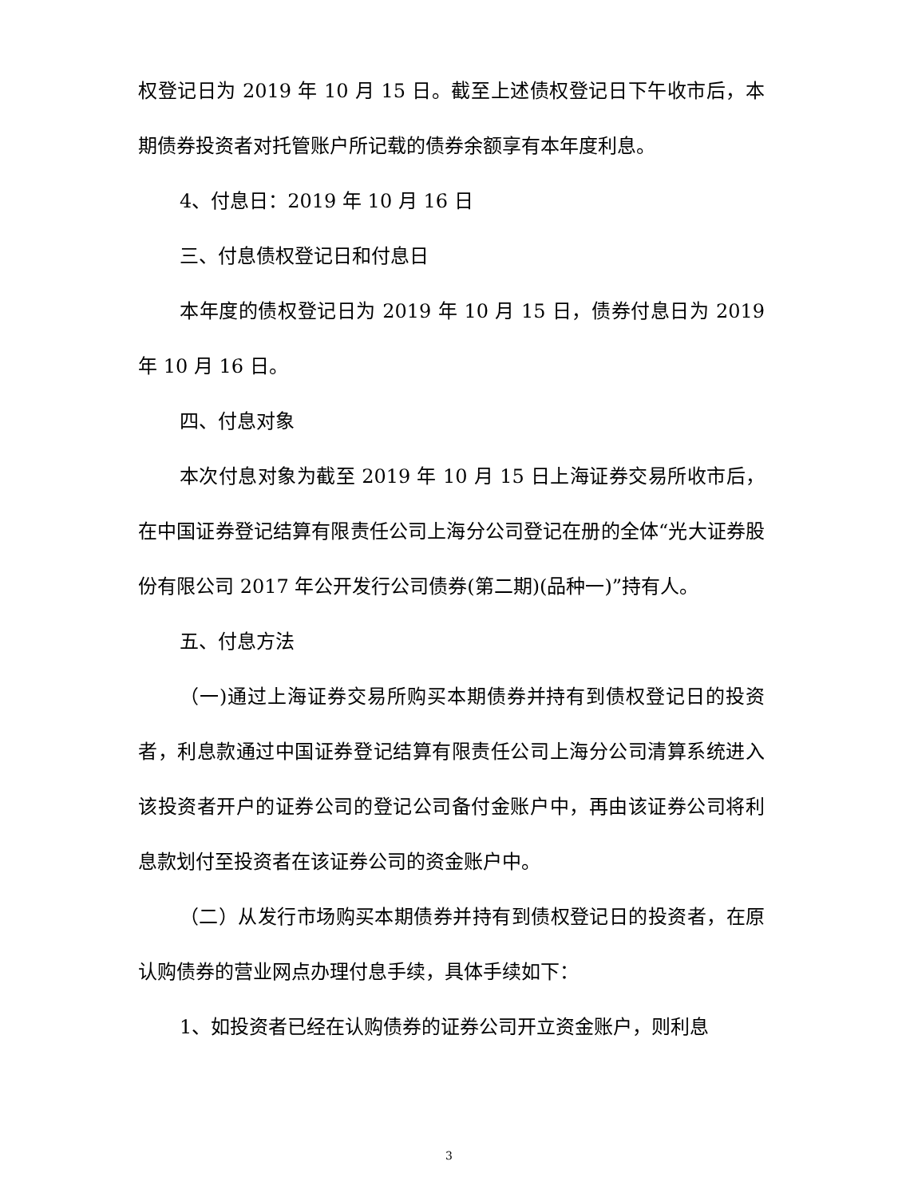权登记日为 2019 年 10 月 15 日。截至上述债权登记日下午收市后，本期债券投资者对托管账户所记载的债券余额享有本年度利息。
4、付息日：2019 年 10 月 16 日
三、付息债权登记日和付息日
本年度的债权登记日为 2019 年 10 月 15 日，债券付息日为 2019 年 10 月 16 日。
四、付息对象
本次付息对象为截至 2019 年 10 月 15 日上海证券交易所收市后，在中国证券登记结算有限责任公司上海分公司登记在册的全体“光大证券股份有限公司 2017 年公开发行公司债券(第二期)(品种一)”持有人。
五、付息方法
（一)通过上海证券交易所购买本期债券并持有到债权登记日的投资者，利息款通过中国证券登记结算有限责任公司上海分公司清算系统进入该投资者开户的证券公司的登记公司备付金账户中，再由该证券公司将利息款划付至投资者在该证券公司的资金账户中。
（二）从发行市场购买本期债券并持有到债权登记日的投资者，在原认购债券的营业网点办理付息手续，具体手续如下：
1、如投资者已经在认购债券的证券公司开立资金账户，则利息
3